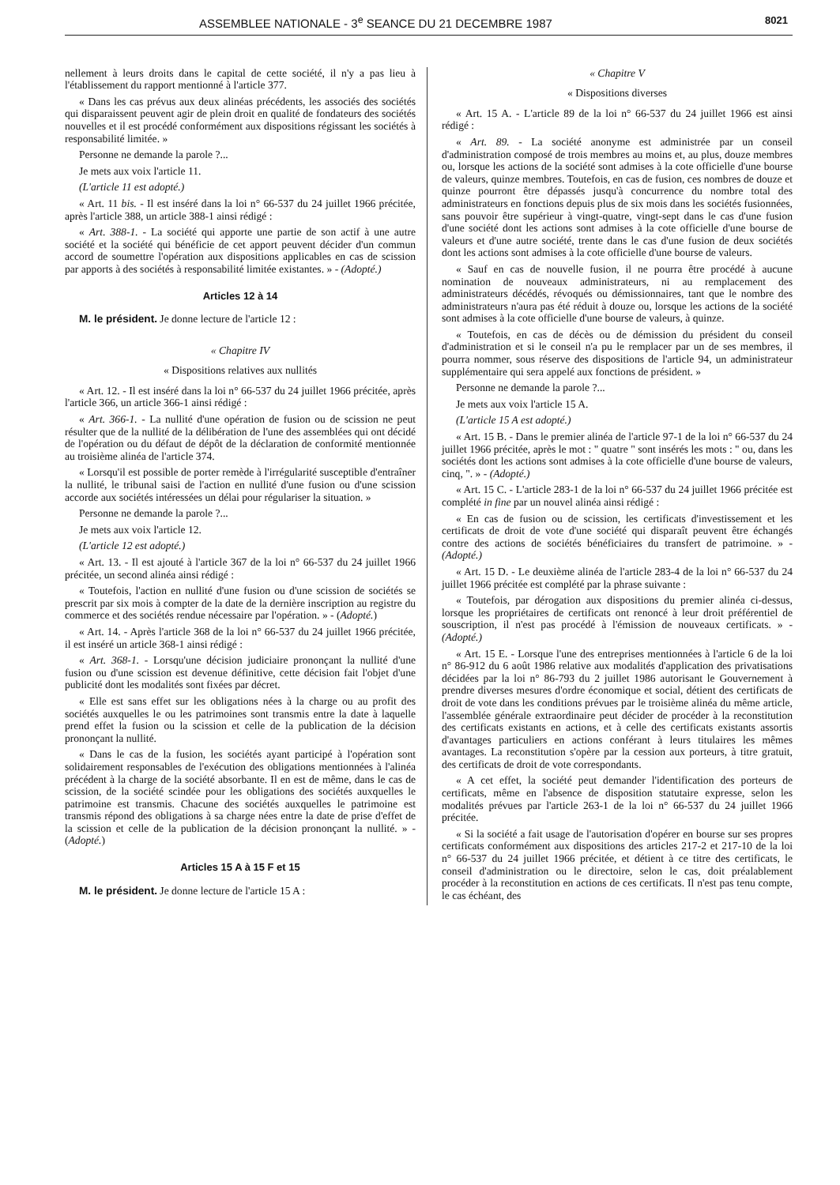ASSEMBLEE NATIONALE - 3<sup>e</sup> SEANCE DU 21 DECEMBRE 1987 8021
nellement à leurs droits dans le capital de cette société, il n'y a pas lieu à l'établissement du rapport mentionné à l'article 377.
« Dans les cas prévus aux deux alinéas précédents, les associés des sociétés qui disparaissent peuvent agir de plein droit en qualité de fondateurs des sociétés nouvelles et il est procédé conformément aux dispositions régissant les sociétés à responsabilité limitée. »
Personne ne demande la parole ?...
Je mets aux voix l'article 11.
(L'article 11 est adopté.)
« Art. 11 bis. - Il est inséré dans la loi n° 66-537 du 24 juillet 1966 précitée, après l'article 388, un article 388-1 ainsi rédigé :
« Art. 388-1. - La société qui apporte une partie de son actif à une autre société et la société qui bénéficie de cet apport peuvent décider d'un commun accord de soumettre l'opération aux dispositions applicables en cas de scission par apports à des sociétés à responsabilité limitée existantes. » - (Adopté.)
Articles 12 à 14
M. le président. Je donne lecture de l'article 12 :
« Chapitre IV
« Dispositions relatives aux nullités
« Art. 12. - Il est inséré dans la loi n° 66-537 du 24 juillet 1966 précitée, après l'article 366, un article 366-1 ainsi rédigé :
« Art. 366-1. - La nullité d'une opération de fusion ou de scission ne peut résulter que de la nullité de la délibération de l'une des assemblées qui ont décidé de l'opération ou du défaut de dépôt de la déclaration de conformité mentionnée au troisième alinéa de l'article 374.
« Lorsqu'il est possible de porter remède à l'irrégularité susceptible d'entraîner la nullité, le tribunal saisi de l'action en nullité d'une fusion ou d'une scission accorde aux sociétés intéressées un délai pour régulariser la situation. »
Personne ne demande la parole ?...
Je mets aux voix l'article 12.
(L'article 12 est adopté.)
« Art. 13. - Il est ajouté à l'article 367 de la loi n° 66-537 du 24 juillet 1966 précitée, un second alinéa ainsi rédigé :
« Toutefois, l'action en nullité d'une fusion ou d'une scission de sociétés se prescrit par six mois à compter de la date de la dernière inscription au registre du commerce et des sociétés rendue nécessaire par l'opération. » - (Adopté.)
« Art. 14. - Après l'article 368 de la loi n° 66-537 du 24 juillet 1966 précitée, il est inséré un article 368-1 ainsi rédigé :
« Art. 368-1. - Lorsqu'une décision judiciaire prononçant la nullité d'une fusion ou d'une scission est devenue définitive, cette décision fait l'objet d'une publicité dont les modalités sont fixées par décret.
« Elle est sans effet sur les obligations nées à la charge ou au profit des sociétés auxquelles le ou les patrimoines sont transmis entre la date à laquelle prend effet la fusion ou la scission et celle de la publication de la décision prononçant la nullité.
« Dans le cas de la fusion, les sociétés ayant participé à l'opération sont solidairement responsables de l'exécution des obligations mentionnées à l'alinéa précédent à la charge de la société absorbante. Il en est de même, dans le cas de scission, de la société scindée pour les obligations des sociétés auxquelles le patrimoine est transmis. Chacune des sociétés auxquelles le patrimoine est transmis répond des obligations à sa charge nées entre la date de prise d'effet de la scission et celle de la publication de la décision prononçant la nullité. » - (Adopté.)
Articles 15 A à 15 F et 15
M. le président. Je donne lecture de l'article 15 A :
« Chapitre V
« Dispositions diverses
« Art. 15 A. - L'article 89 de la loi n° 66-537 du 24 juillet 1966 est ainsi rédigé :
« Art. 89. - La société anonyme est administrée par un conseil d'administration composé de trois membres au moins et, au plus, douze membres ou, lorsque les actions de la société sont admises à la cote officielle d'une bourse de valeurs, quinze membres. Toutefois, en cas de fusion, ces nombres de douze et quinze pourront être dépassés jusqu'à concurrence du nombre total des administrateurs en fonctions depuis plus de six mois dans les sociétés fusionnées, sans pouvoir être supérieur à vingt-quatre, vingt-sept dans le cas d'une fusion d'une société dont les actions sont admises à la cote officielle d'une bourse de valeurs et d'une autre société, trente dans le cas d'une fusion de deux sociétés dont les actions sont admises à la cote officielle d'une bourse de valeurs.
« Sauf en cas de nouvelle fusion, il ne pourra être procédé à aucune nomination de nouveaux administrateurs, ni au remplacement des administrateurs décédés, révoqués ou démissionnaires, tant que le nombre des administrateurs n'aura pas été réduit à douze ou, lorsque les actions de la société sont admises à la cote officielle d'une bourse de valeurs, à quinze.
« Toutefois, en cas de décès ou de démission du président du conseil d'administration et si le conseil n'a pu le remplacer par un de ses membres, il pourra nommer, sous réserve des dispositions de l'article 94, un administrateur supplémentaire qui sera appelé aux fonctions de président. »
Personne ne demande la parole ?...
Je mets aux voix l'article 15 A.
(L'article 15 A est adopté.)
« Art. 15 B. - Dans le premier alinéa de l'article 97-1 de la loi n° 66-537 du 24 juillet 1966 précitée, après le mot : " quatre " sont insérés les mots : " ou, dans les sociétés dont les actions sont admises à la cote officielle d'une bourse de valeurs, cinq, ". » - (Adopté.)
« Art. 15 C. - L'article 283-1 de la loi n° 66-537 du 24 juillet 1966 précitée est complété in fine par un nouvel alinéa ainsi rédigé :
« En cas de fusion ou de scission, les certificats d'investissement et les certificats de droit de vote d'une société qui disparaît peuvent être échangés contre des actions de sociétés bénéficiaires du transfert de patrimoine. » - (Adopté.)
« Art. 15 D. - Le deuxième alinéa de l'article 283-4 de la loi n° 66-537 du 24 juillet 1966 précitée est complété par la phrase suivante :
« Toutefois, par dérogation aux dispositions du premier alinéa ci-dessus, lorsque les propriétaires de certificats ont renoncé à leur droit préférentiel de souscription, il n'est pas procédé à l'émission de nouveaux certificats. » - (Adopté.)
« Art. 15 E. - Lorsque l'une des entreprises mentionnées à l'article 6 de la loi n° 86-912 du 6 août 1986 relative aux modalités d'application des privatisations décidées par la loi n° 86-793 du 2 juillet 1986 autorisant le Gouvernement à prendre diverses mesures d'ordre économique et social, détient des certificats de droit de vote dans les conditions prévues par le troisième alinéa du même article, l'assemblée générale extraordinaire peut décider de procéder à la reconstitution des certificats existants en actions, et à celle des certificats existants assortis d'avantages particuliers en actions conférant à leurs titulaires les mêmes avantages. La reconstitution s'opère par la cession aux porteurs, à titre gratuit, des certificats de droit de vote correspondants.
« A cet effet, la société peut demander l'identification des porteurs de certificats, même en l'absence de disposition statutaire expresse, selon les modalités prévues par l'article 263-1 de la loi n° 66-537 du 24 juillet 1966 précitée.
« Si la société a fait usage de l'autorisation d'opérer en bourse sur ses propres certificats conformément aux dispositions des articles 217-2 et 217-10 de la loi n° 66-537 du 24 juillet 1966 précitée, et détient à ce titre des certificats, le conseil d'administration ou le directoire, selon le cas, doit préalablement procéder à la reconstitution en actions de ces certificats. Il n'est pas tenu compte, le cas échéant, des